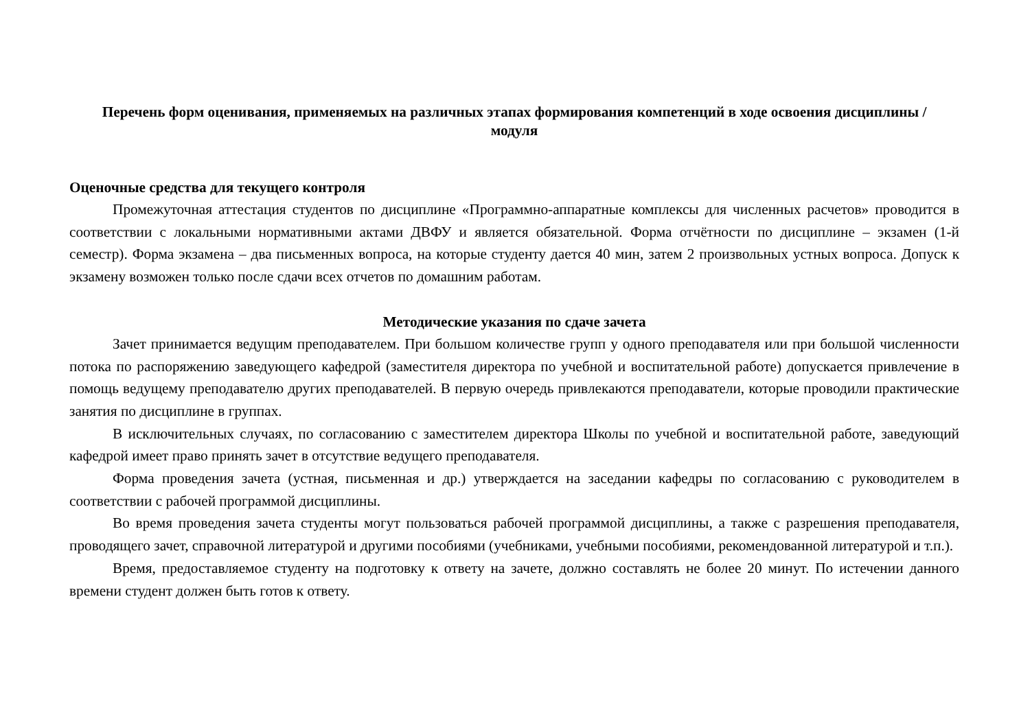Перечень форм оценивания, применяемых на различных этапах формирования компетенций в ходе освоения дисциплины / модуля
Оценочные средства для текущего контроля
Промежуточная аттестация студентов по дисциплине «Программно-аппаратные комплексы для численных расчетов» проводится в соответствии с локальными нормативными актами ДВФУ и является обязательной. Форма отчётности по дисциплине – экзамен (1-й семестр). Форма экзамена – два письменных вопроса, на которые студенту дается 40 мин, затем 2 произвольных устных вопроса. Допуск к экзамену возможен только после сдачи всех отчетов по домашним работам.
Методические указания по сдаче зачета
Зачет принимается ведущим преподавателем. При большом количестве групп у одного преподавателя или при большой численности потока по распоряжению заведующего кафедрой (заместителя директора по учебной и воспитательной работе) допускается привлечение в помощь ведущему преподавателю других преподавателей. В первую очередь привлекаются преподаватели, которые проводили практические занятия по дисциплине в группах.
В исключительных случаях, по согласованию с заместителем директора Школы по учебной и воспитательной работе, заведующий кафедрой имеет право принять зачет в отсутствие ведущего преподавателя.
Форма проведения зачета (устная, письменная и др.) утверждается на заседании кафедры по согласованию с руководителем в соответствии с рабочей программой дисциплины.
Во время проведения зачета студенты могут пользоваться рабочей программой дисциплины, а также с разрешения преподавателя, проводящего зачет, справочной литературой и другими пособиями (учебниками, учебными пособиями, рекомендованной литературой и т.п.).
Время, предоставляемое студенту на подготовку к ответу на зачете, должно составлять не более 20 минут. По истечении данного времени студент должен быть готов к ответу.